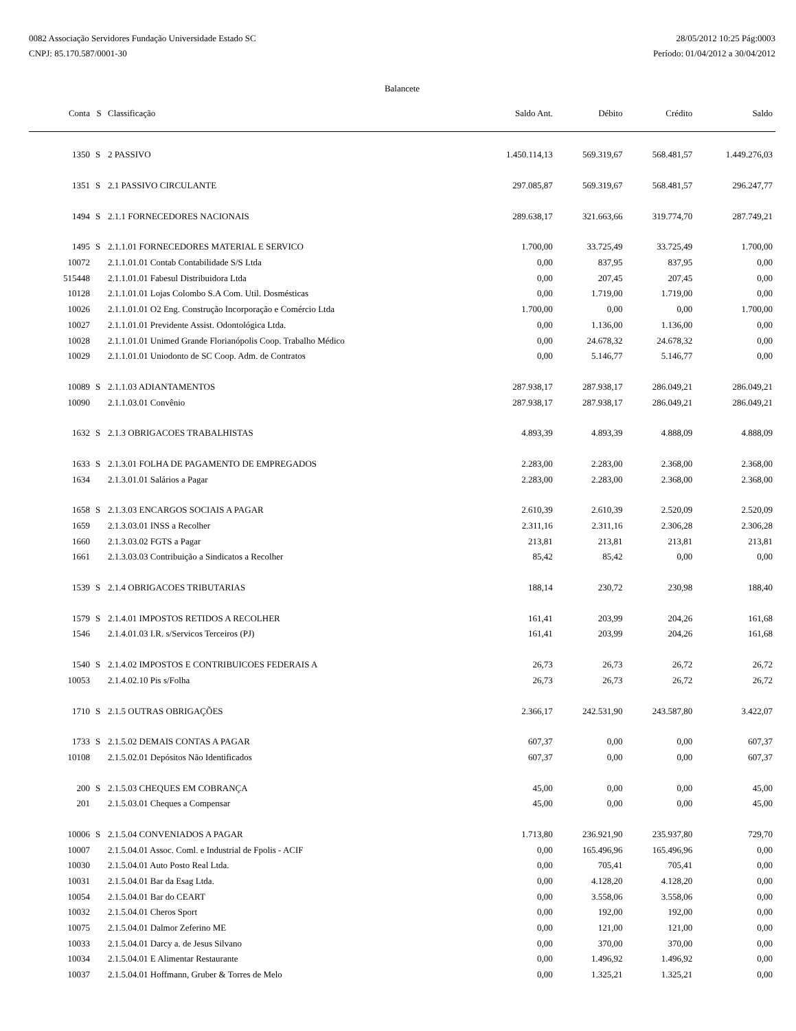0082 Associação Servidores Fundação Universidade Estado SC
CNPJ: 85.170.587/0001-30
28/05/2012 10:25 Pág:0003
Período: 01/04/2012 a 30/04/2012
Balancete
| Conta | S | Classificação | Saldo Ant. | Débito | Crédito | Saldo |
| --- | --- | --- | --- | --- | --- | --- |
| 1350 | S | 2 PASSIVO | 1.450.114,13 | 569.319,67 | 568.481,57 | 1.449.276,03 |
| 1351 | S | 2.1 PASSIVO CIRCULANTE | 297.085,87 | 569.319,67 | 568.481,57 | 296.247,77 |
| 1494 | S | 2.1.1 FORNECEDORES NACIONAIS | 289.638,17 | 321.663,66 | 319.774,70 | 287.749,21 |
| 1495 | S | 2.1.1.01 FORNECEDORES MATERIAL E SERVICO | 1.700,00 | 33.725,49 | 33.725,49 | 1.700,00 |
| 10072 | | 2.1.1.01.01 Contab Contabilidade S/S Ltda | 0,00 | 837,95 | 837,95 | 0,00 |
| 515448 | | 2.1.1.01.01 Fabesul Distribuidora Ltda | 0,00 | 207,45 | 207,45 | 0,00 |
| 10128 | | 2.1.1.01.01 Lojas Colombo S.A Com. Util. Dosmésticas | 0,00 | 1.719,00 | 1.719,00 | 0,00 |
| 10026 | | 2.1.1.01.01 O2 Eng. Construção Incorporação e Comércio Ltda | 1.700,00 | 0,00 | 0,00 | 1.700,00 |
| 10027 | | 2.1.1.01.01 Previdente Assist. Odontológica Ltda. | 0,00 | 1.136,00 | 1.136,00 | 0,00 |
| 10028 | | 2.1.1.01.01 Unimed Grande Florianópolis Coop. Trabalho Médico | 0,00 | 24.678,32 | 24.678,32 | 0,00 |
| 10029 | | 2.1.1.01.01 Uniodonto de SC Coop. Adm. de Contratos | 0,00 | 5.146,77 | 5.146,77 | 0,00 |
| 10089 | S | 2.1.1.03 ADIANTAMENTOS | 287.938,17 | 287.938,17 | 286.049,21 | 286.049,21 |
| 10090 | | 2.1.1.03.01 Convênio | 287.938,17 | 287.938,17 | 286.049,21 | 286.049,21 |
| 1632 | S | 2.1.3 OBRIGACOES TRABALHISTAS | 4.893,39 | 4.893,39 | 4.888,09 | 4.888,09 |
| 1633 | S | 2.1.3.01 FOLHA DE PAGAMENTO DE EMPREGADOS | 2.283,00 | 2.283,00 | 2.368,00 | 2.368,00 |
| 1634 | | 2.1.3.01.01 Salários a Pagar | 2.283,00 | 2.283,00 | 2.368,00 | 2.368,00 |
| 1658 | S | 2.1.3.03 ENCARGOS SOCIAIS A PAGAR | 2.610,39 | 2.610,39 | 2.520,09 | 2.520,09 |
| 1659 | | 2.1.3.03.01 INSS a Recolher | 2.311,16 | 2.311,16 | 2.306,28 | 2.306,28 |
| 1660 | | 2.1.3.03.02 FGTS a Pagar | 213,81 | 213,81 | 213,81 | 213,81 |
| 1661 | | 2.1.3.03.03 Contribuição a Sindicatos a Recolher | 85,42 | 85,42 | 0,00 | 0,00 |
| 1539 | S | 2.1.4 OBRIGACOES TRIBUTARIAS | 188,14 | 230,72 | 230,98 | 188,40 |
| 1579 | S | 2.1.4.01 IMPOSTOS RETIDOS A RECOLHER | 161,41 | 203,99 | 204,26 | 161,68 |
| 1546 | | 2.1.4.01.03 I.R. s/Servicos Terceiros (PJ) | 161,41 | 203,99 | 204,26 | 161,68 |
| 1540 | S | 2.1.4.02 IMPOSTOS E CONTRIBUICOES FEDERAIS A | 26,73 | 26,73 | 26,72 | 26,72 |
| 10053 | | 2.1.4.02.10 Pis s/Folha | 26,73 | 26,73 | 26,72 | 26,72 |
| 1710 | S | 2.1.5 OUTRAS OBRIGAÇÕES | 2.366,17 | 242.531,90 | 243.587,80 | 3.422,07 |
| 1733 | S | 2.1.5.02 DEMAIS CONTAS A PAGAR | 607,37 | 0,00 | 0,00 | 607,37 |
| 10108 | | 2.1.5.02.01 Depósitos Não Identificados | 607,37 | 0,00 | 0,00 | 607,37 |
| 200 | S | 2.1.5.03 CHEQUES EM COBRANÇA | 45,00 | 0,00 | 0,00 | 45,00 |
| 201 | | 2.1.5.03.01 Cheques a Compensar | 45,00 | 0,00 | 0,00 | 45,00 |
| 10006 | S | 2.1.5.04 CONVENIADOS A PAGAR | 1.713,80 | 236.921,90 | 235.937,80 | 729,70 |
| 10007 | | 2.1.5.04.01 Assoc. Coml. e Industrial de Fpolis - ACIF | 0,00 | 165.496,96 | 165.496,96 | 0,00 |
| 10030 | | 2.1.5.04.01 Auto Posto Real Ltda. | 0,00 | 705,41 | 705,41 | 0,00 |
| 10031 | | 2.1.5.04.01 Bar da Esag Ltda. | 0,00 | 4.128,20 | 4.128,20 | 0,00 |
| 10054 | | 2.1.5.04.01 Bar do CEART | 0,00 | 3.558,06 | 3.558,06 | 0,00 |
| 10032 | | 2.1.5.04.01 Cheros Sport | 0,00 | 192,00 | 192,00 | 0,00 |
| 10075 | | 2.1.5.04.01 Dalmor Zeferino ME | 0,00 | 121,00 | 121,00 | 0,00 |
| 10033 | | 2.1.5.04.01 Darcy a. de Jesus Silvano | 0,00 | 370,00 | 370,00 | 0,00 |
| 10034 | | 2.1.5.04.01 E Alimentar Restaurante | 0,00 | 1.496,92 | 1.496,92 | 0,00 |
| 10037 | | 2.1.5.04.01 Hoffmann, Gruber & Torres de Melo | 0,00 | 1.325,21 | 1.325,21 | 0,00 |